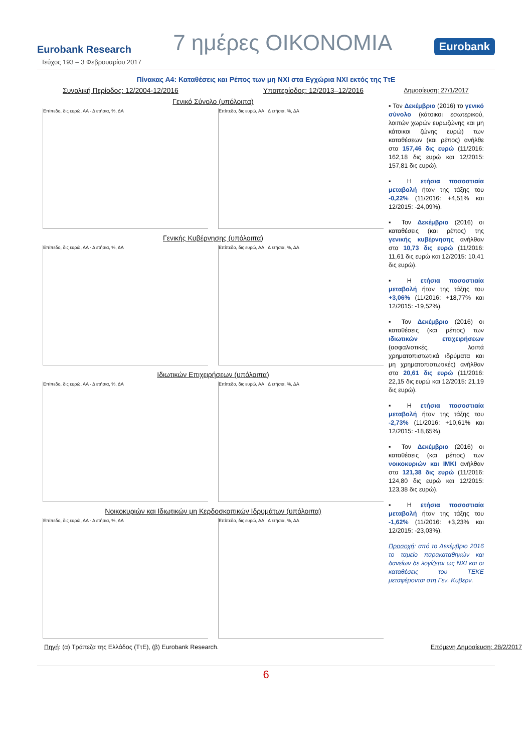Eurobank Research 7 ημέρες ΟΙΚΟΝΟΜΙΑ Eurobank
Τεύχος 193 – 3 Φεβρουαρίου 2017
Πίνακας Α4: Καταθέσεις και Ρέπος των μη ΝΧΙ στα Εγχώρια ΝΧΙ εκτός της ΤτΕ
Συνολική Περίοδος: 12/2004-12/2016 Υποπερίοδος: 12/2013–12/2016
Γενικό Σύνολο (υπόλοιπα)
Επίπεδο, δις ευρώ, ΑΑ · Δ ετήσια, %, ΔΑ
Επίπεδο, δις ευρώ, ΑΑ · Δ ετήσια, %, ΔΑ
Γενικής Κυβέρνησης (υπόλοιπα)
Επίπεδο, δις ευρώ, ΑΑ · Δ ετήσια, %, ΔΑ
Επίπεδο, δις ευρώ, ΑΑ · Δ ετήσια, %, ΔΑ
Ιδιωτικών Επιχειρήσεων (υπόλοιπα)
Επίπεδο, δις ευρώ, ΑΑ · Δ ετήσια, %, ΔΑ
Επίπεδο, δις ευρώ, ΑΑ · Δ ετήσια, %, ΔΑ
Νοικοκυριών και Ιδιωτικών μη Κερδοσκοπικών Ιδρυμάτων (υπόλοιπα)
Επίπεδο, δις ευρώ, ΑΑ · Δ ετήσια, %, ΔΑ
Επίπεδο, δις ευρώ, ΑΑ · Δ ετήσια, %, ΔΑ
Δημοσίευση: 27/1/2017
▪ Τον Δεκέμβριο (2016) το γενικό σύνολο (κάτοικοι εσωτερικού, λοιπών χωρών ευρωζώνης και μη κάτοικοι ζώνης ευρώ) των καταθέσεων (και ρέπος) ανήλθε στα 157,46 δις ευρώ (11/2016: 162,18 δις ευρώ και 12/2015: 157,81 δις ευρώ).
▪ Η ετήσια ποσοστιαία μεταβολή ήταν της τάξης του -0,22% (11/2016: +4,51% και 12/2015: -24,09%).
▪ Τον Δεκέμβριο (2016) οι καταθέσεις (και ρέπος) της γενικής κυβέρνησης ανήλθαν στα 10,73 δις ευρώ (11/2016: 11,61 δις ευρώ και 12/2015: 10,41 δις ευρώ).
▪ Η ετήσια ποσοστιαία μεταβολή ήταν της τάξης του +3,06% (11/2016: +18,77% και 12/2015: -19,52%).
▪ Τον Δεκέμβριο (2016) οι καταθέσεις (και ρέπος) των ιδιωτικών επιχειρήσεων (ασφαλιστικές, λοιπά χρηματοπιστωτικά ιδρύματα και μη χρηματοπιστωτικές) ανήλθαν στα 20,61 δις ευρώ (11/2016: 22,15 δις ευρώ και 12/2015: 21,19 δις ευρώ).
▪ Η ετήσια ποσοστιαία μεταβολή ήταν της τάξης του -2,73% (11/2016: +10,61% και 12/2015: -18,65%).
▪ Τον Δεκέμβριο (2016) οι καταθέσεις (και ρέπος) των νοικοκυριών και ΙΜΚΙ ανήλθαν στα 121,38 δις ευρώ (11/2016: 124,80 δις ευρώ και 12/2015: 123,38 δις ευρώ).
▪ Η ετήσια ποσοστιαία μεταβολή ήταν της τάξης του -1,62% (11/2016: +3,23% και 12/2015: -23,03%).
Προσοχή: από το Δεκέμβριο 2016 το ταμείο παρακαταθηκών και δανείων δε λογίζεται ως ΝΧΙ και οι καταθέσεις του ΤΕΚΕ μεταφέρονται στη Γεν. Κυβερν.
Πηγή: (α) Τράπεζα της Ελλάδος (ΤτΕ), (β) Eurobank Research. Επόμενη Δημοσίευση: 28/2/2017
6